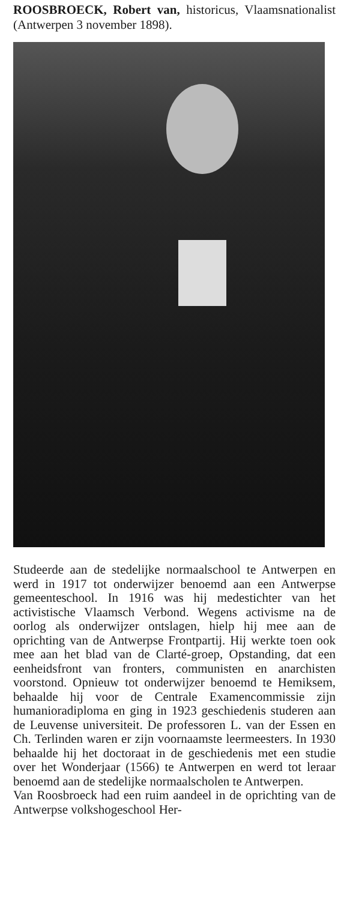ROOSBROECK, Robert van, historicus, Vlaamsnationalist (Antwerpen 3 november 1898).
Studeerde aan de stedelijke normaalschool te Antwerpen en werd in 1917 tot onderwijzer benoemd aan een Antwerpse gemeenteschool. In 1916 was hij medestichter van het activistische Vlaamsch Verbond. Wegens activisme na de oorlog als onderwijzer ontslagen, hielp hij mee aan de oprichting van de Antwerpse Frontpartij. Hij werkte toen ook mee aan het blad van de Clarté-groep, Opstanding, dat een eenheidsfront van fronters, communisten en anarchisten voorstond. Opnieuw tot onderwijzer benoemd te Hemiksem, behaalde hij voor de Centrale Examencommissie zijn humanioradiploma en ging in 1923 geschiedenis studeren aan de Leuvense universiteit. De professoren L. van der Essen en Ch. Terlinden waren er zijn voornaamste leermeesters. In 1930 behaalde hij het doctoraat in de geschiedenis met een studie over het Wonderjaar (1566) te Antwerpen en werd tot leraar benoemd aan de stedelijke normaalscholen te Antwerpen.
Van Roosbroeck had een ruim aandeel in de oprichting van de Antwerpse volkshogeschool Her-